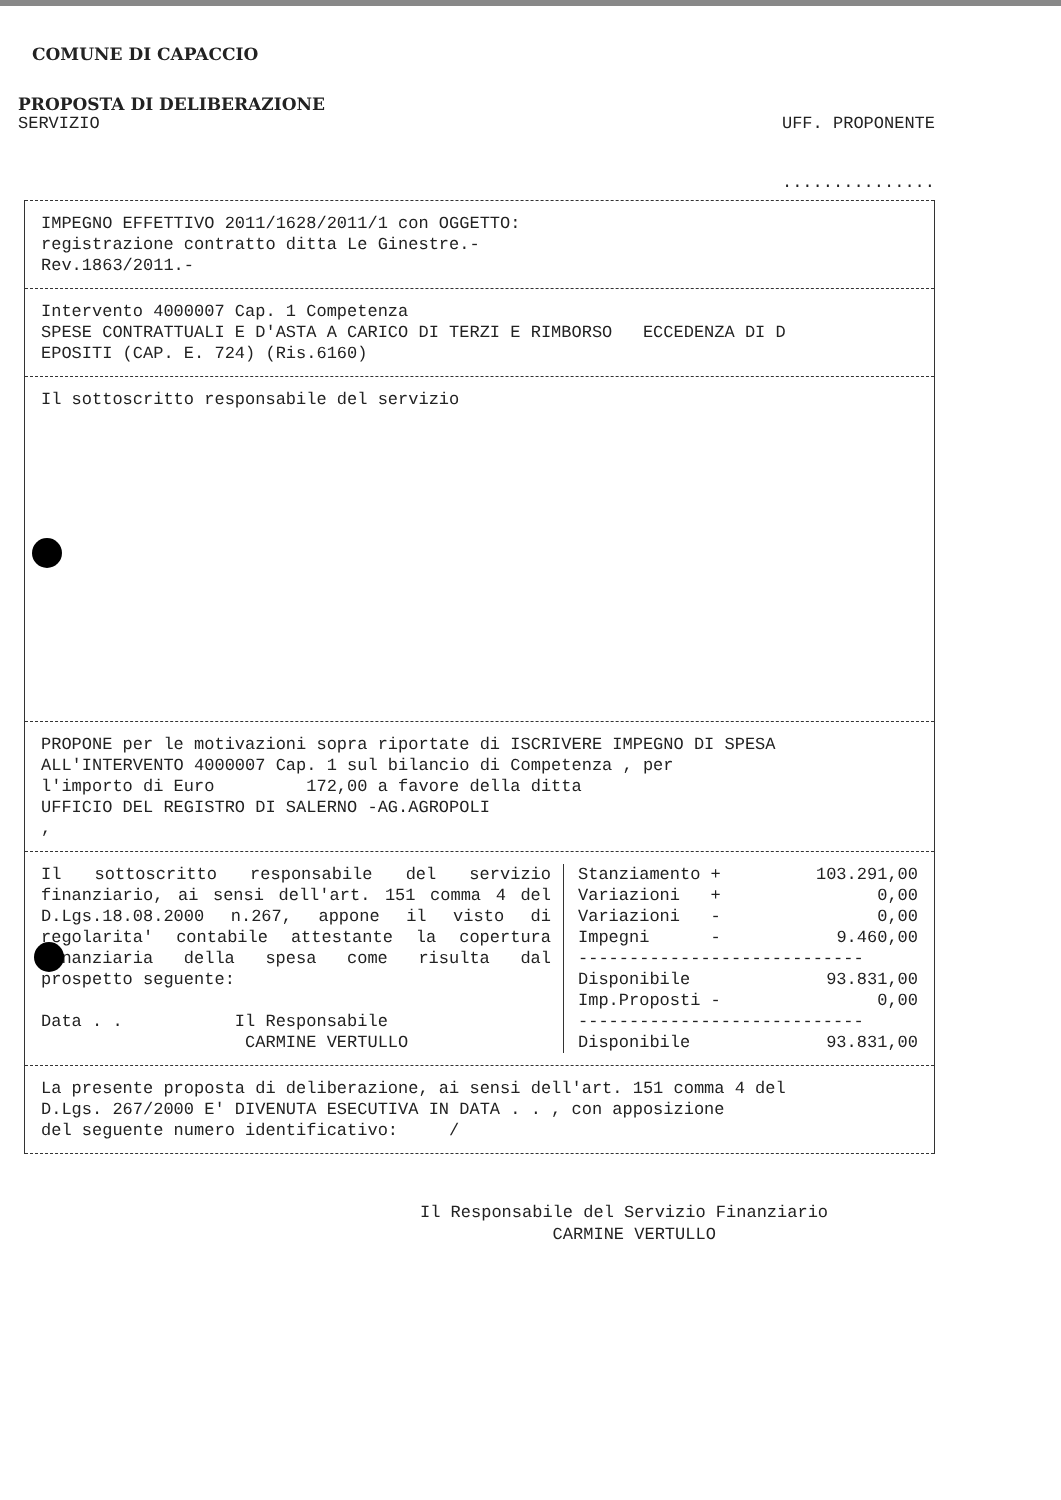COMUNE DI CAPACCIO
PROPOSTA DI DELIBERAZIONE
SERVIZIO UFF. PROPONENTE
...............
IMPEGNO EFFETTIVO 2011/1628/2011/1 con OGGETTO:
registrazione contratto ditta Le Ginestre.-
Rev.1863/2011.-
Intervento 4000007 Cap. 1 Competenza
SPESE CONTRATTUALI E D'ASTA A CARICO DI TERZI E RIMBORSO ECCEDENZA DI D
EPOSITI (CAP. E. 724) (Ris.6160)
Il sottoscritto responsabile del servizio
PROPONE per le motivazioni sopra riportate di ISCRIVERE IMPEGNO DI SPESA
ALL'INTERVENTO 4000007 Cap. 1 sul bilancio di Competenza , per
l'importo di Euro 172,00 a favore della ditta
UFFICIO DEL REGISTRO DI SALERNO -AG.AGROPOLI
,
Il sottoscritto responsabile del servizio finanziario, ai sensi dell'art. 151 comma 4 del D.Lgs.18.08.2000 n.267, appone il visto di regolarita' contabile attestante la copertura finanziaria della spesa come risulta dal prospetto seguente:
Data . . Il Responsabile
CARMINE VERTULLO
| Stanziamento + | 103.291,00 |
| Variazioni + | 0,00 |
| Variazioni - | 0,00 |
| Impegni - | 9.460,00 |
| ---------------------------- | |
| Disponibile | 93.831,00 |
| Imp.Proposti - | 0,00 |
| ---------------------------- | |
| Disponibile | 93.831,00 |
La presente proposta di deliberazione, ai sensi dell'art. 151 comma 4 del
D.Lgs. 267/2000 E' DIVENUTA ESECUTIVA IN DATA . . , con apposizione
del seguente numero identificativo: /
Il Responsabile del Servizio Finanziario
CARMINE VERTULLO